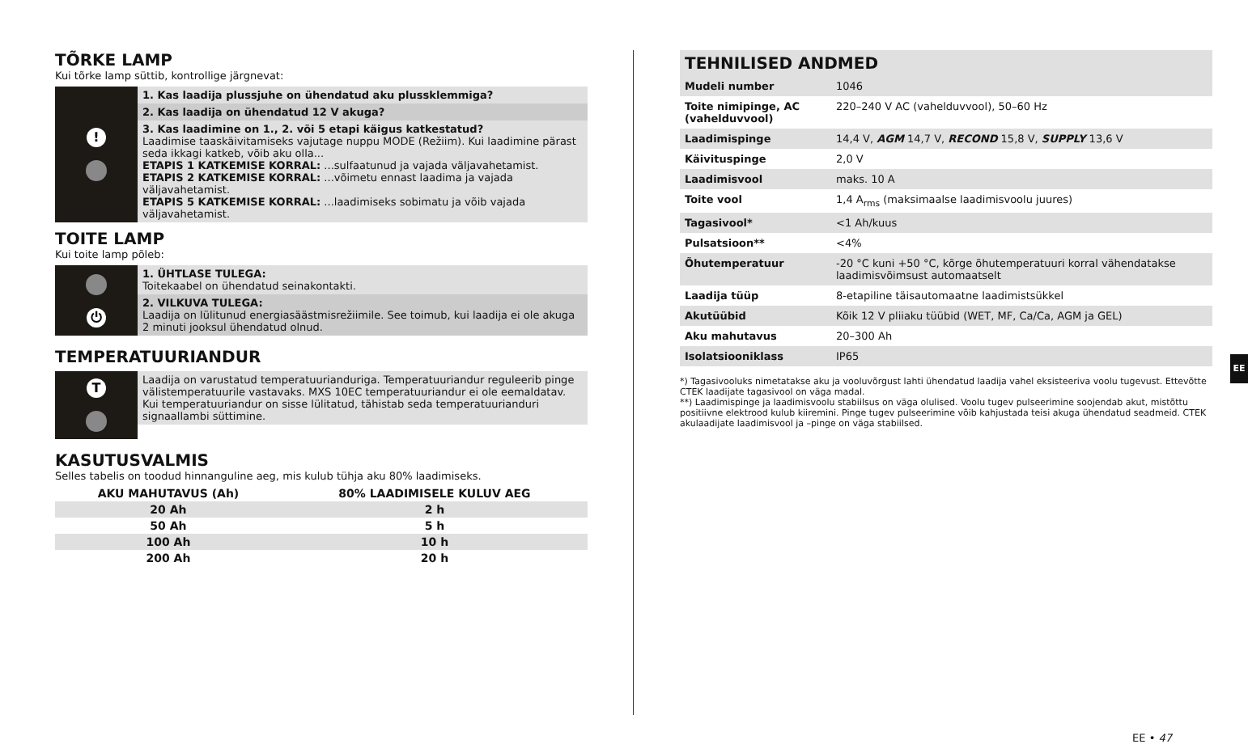TÕRKE LAMP
Kui tõrke lamp süttib, kontrollige järgnevat:
!
1. Kas laadija plussjuhe on ühendatud aku plussklemmiga?
2. Kas laadija on ühendatud 12 V akuga?
3. Kas laadimine on 1., 2. või 5 etapi käigus katkestatud?
Laadimise taaskäivitamiseks vajutage nuppu MODE (Režiim). Kui laadimine pärast seda ikkagi katkeb, võib aku olla...
ETAPIS 1 KATKEMISE KORRAL: ...sulfaatunud ja vajada väljavahetamist.
ETAPIS 2 KATKEMISE KORRAL: ...võimetu ennast laadima ja vajada väljavahetamist.
ETAPIS 5 KATKEMISE KORRAL: ...laadimiseks sobimatu ja võib vajada väljavahetamist.
TOITE LAMP
Kui toite lamp põleb:
⏻
1. ÜHTLASE TULEGA:
Toitekaabel on ühendatud seinakontakti.
2. VILKUVA TULEGA:
Laadija on lülitunud energiasäästmisrežiimile. See toimub, kui laadija ei ole akuga 2 minuti jooksul ühendatud olnud.
TEMPERATUURIANDUR
T
Laadija on varustatud temperatuurianduriga. Temperatuuriandur reguleerib pinge välistemperatuurile vastavaks. MXS 10EC temperatuuriandur ei ole eemaldatav. Kui temperatuuriandur on sisse lülitatud, tähistab seda temperatuurianduri signaallambi süttimine.
KASUTUSVALMIS
Selles tabelis on toodud hinnanguline aeg, mis kulub tühja aku 80% laadimiseks.
| AKU MAHUTAVUS (Ah) | 80% LAADIMISELE KULUV AEG |
| --- | --- |
| 20 Ah | 2 h |
| 50 Ah | 5 h |
| 100 Ah | 10 h |
| 200 Ah | 20 h |
TEHNILISED ANDMED
| Mudeli number | 1046 |
| Toite nimipinge, AC (vahelduvvool) | 220–240 V AC (vahelduvvool), 50–60 Hz |
| Laadimispinge | 14,4 V, AGM 14,7 V, RECOND 15,8 V, SUPPLY 13,6 V |
| Käivituspinge | 2,0 V |
| Laadimisvool | maks. 10 A |
| Toite vool | 1,4 A<sub>rms</sub> (maksimaalse laadimisvoolu juures) |
| Tagasivool* | <1 Ah/kuus |
| Pulsatsioon** | <4% |
| Õhutemperatuur | -20 °C kuni +50 °C, kõrge õhutemperatuuri korral vähendatakse laadimisvõimsust automaatselt |
| Laadija tüüp | 8-etapiline täisautomaatne laadimistsükkel |
| Akutüübid | Kõik 12 V pliiaku tüübid (WET, MF, Ca/Ca, AGM ja GEL) |
| Aku mahutavus | 20–300 Ah |
| Isolatsiooniklass | IP65 |
*) Tagasivooluks nimetatakse aku ja vooluvõrgust lahti ühendatud laadija vahel eksisteeriva voolu tugevust. Ettevõtte CTEK laadijate tagasivool on väga madal.
**) Laadimispinge ja laadimisvoolu stabiilsus on väga olulised. Voolu tugev pulseerimine soojendab akut, mistõttu positiivne elektrood kulub kiiremini. Pinge tugev pulseerimine võib kahjustada teisi akuga ühendatud seadmeid. CTEK akulaadijate laadimisvool ja –pinge on väga stabiilsed.
EE
EE • 47